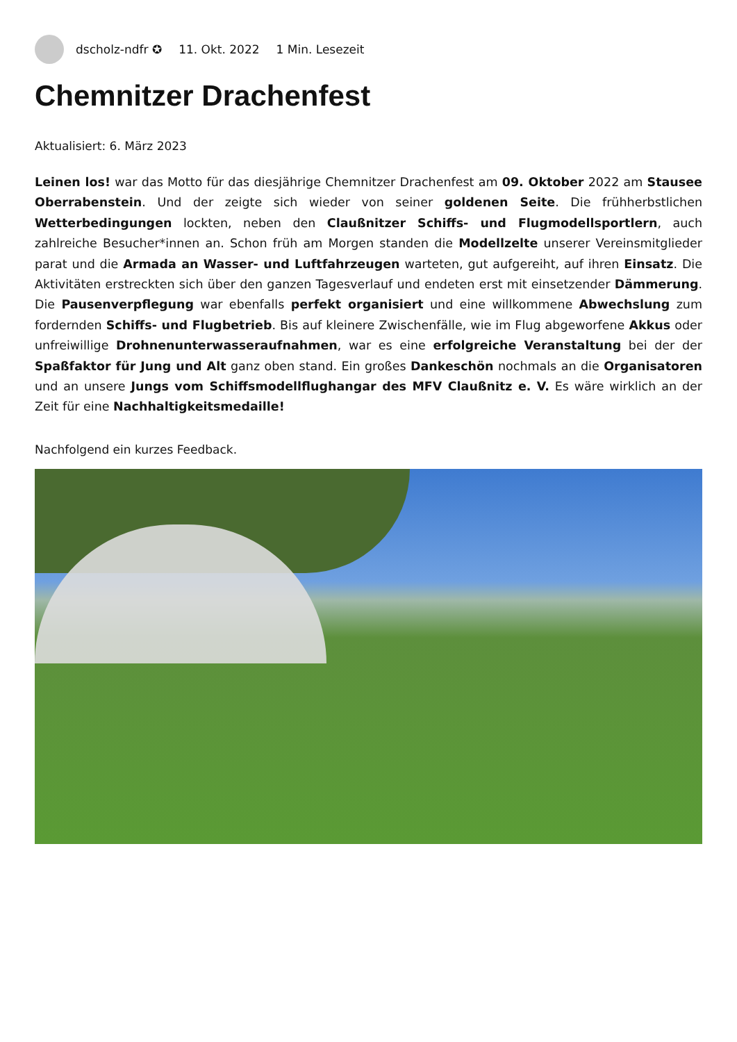dscholz-ndfr ✪ 11. Okt. 2022 1 Min. Lesezeit
Chemnitzer Drachenfest
Aktualisiert: 6. März 2023
Leinen los! war das Motto für das diesjährige Chemnitzer Drachenfest am 09. Oktober 2022 am Stausee Oberrabenstein. Und der zeigte sich wieder von seiner goldenen Seite. Die frühherbstlichen Wetterbedingungen lockten, neben den Claußnitzer Schiffs- und Flugmodellsportlern, auch zahlreiche Besucher*innen an. Schon früh am Morgen standen die Modellzelte unserer Vereinsmitglieder parat und die Armada an Wasser- und Luftfahrzeugen warteten, gut aufgereiht, auf ihren Einsatz. Die Aktivitäten erstreckten sich über den ganzen Tagesverlauf und endeten erst mit einsetzender Dämmerung. Die Pausenverpflegung war ebenfalls perfekt organisiert und eine willkommene Abwechslung zum fordernden Schiffs- und Flugbetrieb. Bis auf kleinere Zwischenfälle, wie im Flug abgeworfene Akkus oder unfreiwillige Drohnenunterwasseraufnahmen, war es eine erfolgreiche Veranstaltung bei der der Spaßfaktor für Jung und Alt ganz oben stand. Ein großes Dankeschön nochmals an die Organisatoren und an unsere Jungs vom Schiffsmodellflughangar des MFV Claußnitz e. V. Es wäre wirklich an der Zeit für eine Nachhaltigkeitsmedaille!
Nachfolgend ein kurzes Feedback.